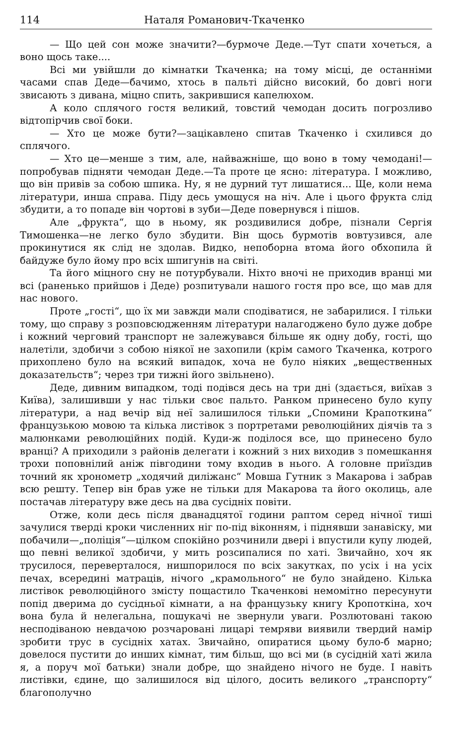114 Наталя Романович-Ткаченко
— Що цей сон може значити?—бурмоче Деде.—Тут спати хочеться, а воно щось таке....
Всі ми увійшли до кімнатки Ткаченка; на тому місці, де останніми часами спав Деде—бачимо, хтось в пальті дійсно високий, бо довгі ноги звисають з дивана, міцно спить, закрившися капелюхом.
А коло сплячого гостя великий, товстий чемодан досить погрозливо відтопірчив свої боки.
— Хто це може бути?—зацікавлено спитав Ткаченко і схилився до сплячого.
— Хто це—менше з тим, але, найважніше, що воно в тому чемодані!—попробував підняти чемодан Деде.—Та проте це ясно: література. І можливо, що він привів за собою шпика. Ну, я не дурний тут лишатися... Ще, коли нема літератури, инша справа. Піду десь умощуся на ніч. Але і цього фрукта слід збудити, а то попаде він чортові в зуби—Деде повернувся і пішов.
Але „фрукта“, що в ньому, як роздивилися добре, пізнали Сергія Тимошенка—не легко було збудити. Він щось бурмотів вовтузився, але прокинутися як слід не здолав. Видко, непоборна втома його обхопила й байдуже було йому про всіх шпигунів на світі.
Та його міцного сну не потурбували. Ніхто вночі не приходив вранці ми всі (раненько прийшов і Деде) розпитували нашого гостя про все, що мав для нас нового.
Проте „гості“, що їх ми завжди мали сподіватися, не забарилися. І тільки тому, що справу з розповсюдженням літератури налагоджено було дуже добре і кожний черговий транспорт не залежувався більше як одну добу, гості, що налетіли, здобичи з собою ніякої не захопили (крім самого Ткаченка, котрого прихоплено було на всякий випадок, хоча не було ніяких „вещественных доказательств“; через три тижні його звільнено).
Деде, дивним випадком, тоді подівся десь на три дні (здається, виїхав з Київа), залишивши у нас тільки своє пальто. Ранком принесено було купу літератури, а над вечір від неї залишилося тільки „Спомини Крапоткина“ французькою мовою та кілька листівок з портретами революційних діячів та з малюнками революційних подій. Куди-ж поділося все, що принесено було вранці? А приходили з районів делегати і кожний з них виходив з помешкання трохи поповнілий аніж півгодини тому входив в нього. А головне приїздив точний як хронометр „ходячий диліжанс“ Мовша Гутник з Макарова і забрав всю решту. Тепер він брав уже не тільки для Макарова та його околиць, але постачав літературу вже десь на два сусідніх повіти.
Отже, коли десь після дванадцятої години раптом серед нічної тиші зачулися тверді кроки численних ніг по-під віконням, і піднявши занавіску, ми побачили—„поліція“—цілком спокійно розчинили двері і впустили купу людей, що певні великої здобичи, у мить розсипалися по хаті. Звичайно, хоч як трусилося, переверталося, нишпорилося по всіх закутках, по усіх і на усіх печах, всередині матраців, нічого „крамольного“ не було знайдено. Кілька листівок революційного змісту пощастило Ткаченкові немомітно пересунути попід дверима до сусідньої кімнати, а на французьку книгу Кропоткіна, хоч вона була й нелегальна, пошукачі не звернули уваги. Розлютовані такою несподіваною невдачою розчаровані лицарі темряви виявили твердий намір зробити трус в сусідніх хатах. Звичайно, опиратися цьому було-б марно; довелося пустити до инших кімнат, тим більш, що всі ми (в сусідній хаті жила я, а поруч мої батьки) знали добре, що знайдено нічого не буде. І навіть листівки, єдине, що залишилося від цілого, досить великого „транспорту“ благополучно